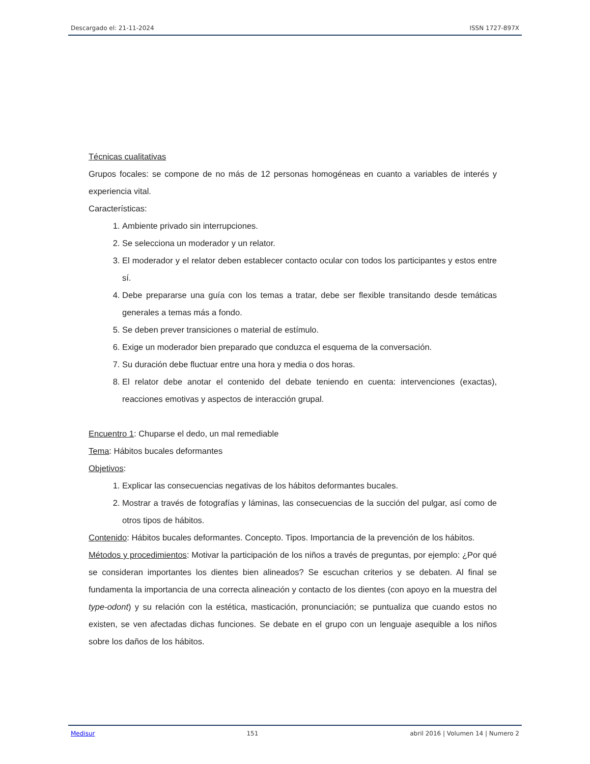Descargado el: 21-11-2024 ISSN 1727-897X
Técnicas cualitativas
Grupos focales: se compone de no más de 12 personas homogéneas en cuanto a variables de interés y experiencia vital.
Características:
1. Ambiente privado sin interrupciones.
2. Se selecciona un moderador y un relator.
3. El moderador y el relator deben establecer contacto ocular con todos los participantes y estos entre sí.
4. Debe prepararse una guía con los temas a tratar, debe ser flexible transitando desde temáticas generales a temas más a fondo.
5. Se deben prever transiciones o material de estímulo.
6. Exige un moderador bien preparado que conduzca el esquema de la conversación.
7. Su duración debe fluctuar entre una hora y media o dos horas.
8. El relator debe anotar el contenido del debate teniendo en cuenta: intervenciones (exactas), reacciones emotivas y aspectos de interacción grupal.
Encuentro 1: Chuparse el dedo, un mal remediable
Tema: Hábitos bucales deformantes
Objetivos:
1. Explicar las consecuencias negativas de los hábitos deformantes bucales.
2. Mostrar a través de fotografías y láminas, las consecuencias de la succión del pulgar, así como de otros tipos de hábitos.
Contenido: Hábitos bucales deformantes. Concepto. Tipos. Importancia de la prevención de los hábitos.
Métodos y procedimientos: Motivar la participación de los niños a través de preguntas, por ejemplo: ¿Por qué se consideran importantes los dientes bien alineados? Se escuchan criterios y se debaten. Al final se fundamenta la importancia de una correcta alineación y contacto de los dientes (con apoyo en la muestra del type-odont) y su relación con la estética, masticación, pronunciación; se puntualiza que cuando estos no existen, se ven afectadas dichas funciones. Se debate en el grupo con un lenguaje asequible a los niños sobre los daños de los hábitos.
Medisur 151 abril 2016 | Volumen 14 | Numero 2